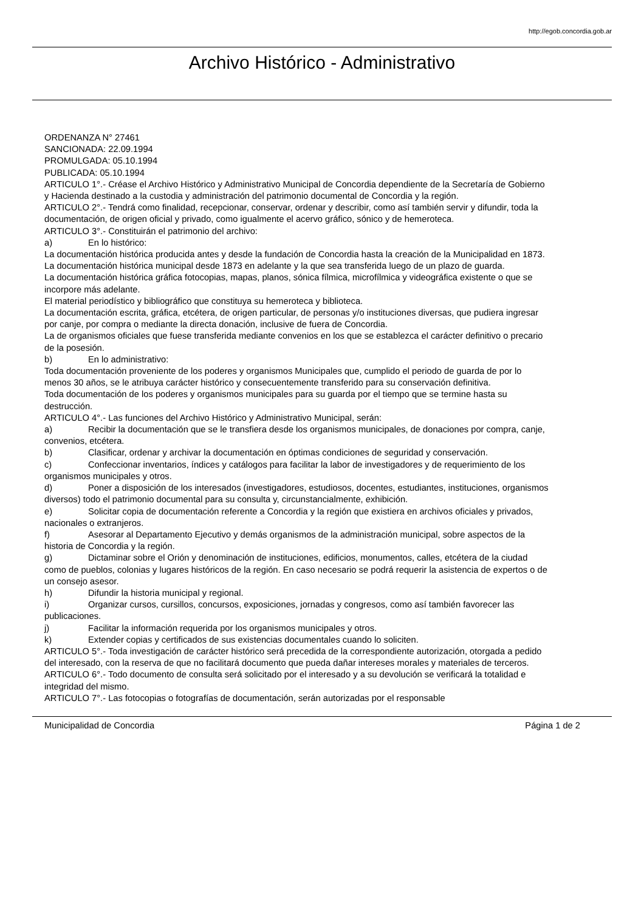http://egob.concordia.gob.ar
Archivo Histórico - Administrativo
ORDENANZA N° 27461
SANCIONADA: 22.09.1994
PROMULGADA: 05.10.1994
PUBLICADA: 05.10.1994
ARTICULO 1°.- Créase el Archivo Histórico y Administrativo Municipal de Concordia dependiente de la Secretaría de Gobierno y Hacienda destinado a la custodia y administración del patrimonio documental de Concordia y la región.
ARTICULO 2°.- Tendrá como finalidad, recepcionar, conservar, ordenar y describir, como así también servir y difundir, toda la documentación, de origen oficial y privado, como igualmente el acervo gráfico, sónico y de hemeroteca.
ARTICULO 3°.- Constituirán el patrimonio del archivo:
a) En lo histórico:
La documentación histórica producida antes y desde la fundación de Concordia hasta la creación de la Municipalidad en 1873.
La documentación histórica municipal desde 1873 en adelante y la que sea transferida luego de un plazo de guarda.
La documentación histórica gráfica fotocopias, mapas, planos, sónica fílmica, microfílmica y videográfica existente o que se incorpore más adelante.
El material periodístico y bibliográfico que constituya su hemeroteca y biblioteca.
La documentación escrita, gráfica, etcétera, de origen particular, de personas y/o instituciones diversas, que pudiera ingresar por canje, por compra o mediante la directa donación, inclusive de fuera de Concordia.
La de organismos oficiales que fuese transferida mediante convenios en los que se establezca el carácter definitivo o precario de la posesión.
b) En lo administrativo:
Toda documentación proveniente de los poderes y organismos Municipales que, cumplido el periodo de guarda de por lo menos 30 años, se le atribuya carácter histórico y consecuentemente transferido para su conservación definitiva.
Toda documentación de los poderes y organismos municipales para su guarda por el tiempo que se termine hasta su destrucción.
ARTICULO 4°.- Las funciones del Archivo Histórico y Administrativo Municipal, serán:
a) Recibir la documentación que se le transfiera desde los organismos municipales, de donaciones por compra, canje, convenios, etcétera.
b) Clasificar, ordenar y archivar la documentación en óptimas condiciones de seguridad y conservación.
c) Confeccionar inventarios, índices y catálogos para facilitar la labor de investigadores y de requerimiento de los organismos municipales y otros.
d) Poner a disposición de los interesados (investigadores, estudiosos, docentes, estudiantes, instituciones, organismos diversos) todo el patrimonio documental para su consulta y, circunstancialmente, exhibición.
e) Solicitar copia de documentación referente a Concordia y la región que existiera en archivos oficiales y privados, nacionales o extranjeros.
f) Asesorar al Departamento Ejecutivo y demás organismos de la administración municipal, sobre aspectos de la historia de Concordia y la región.
g) Dictaminar sobre el Orión y denominación de instituciones, edificios, monumentos, calles, etcétera de la ciudad como de pueblos, colonias y lugares históricos de la región. En caso necesario se podrá requerir la asistencia de expertos o de un consejo asesor.
h) Difundir la historia municipal y regional.
i) Organizar cursos, cursillos, concursos, exposiciones, jornadas y congresos, como así también favorecer las publicaciones.
j) Facilitar la información requerida por los organismos municipales y otros.
k) Extender copias y certificados de sus existencias documentales cuando lo soliciten.
ARTICULO 5°.- Toda investigación de carácter histórico será precedida de la correspondiente autorización, otorgada a pedido del interesado, con la reserva de que no facilitará documento que pueda dañar intereses morales y materiales de terceros.
ARTICULO 6°.- Todo documento de consulta será solicitado por el interesado y a su devolución se verificará la totalidad e integridad del mismo.
ARTICULO 7°.- Las fotocopias o fotografías de documentación, serán autorizadas por el responsable
Municipalidad de Concordia Página 1 de 2